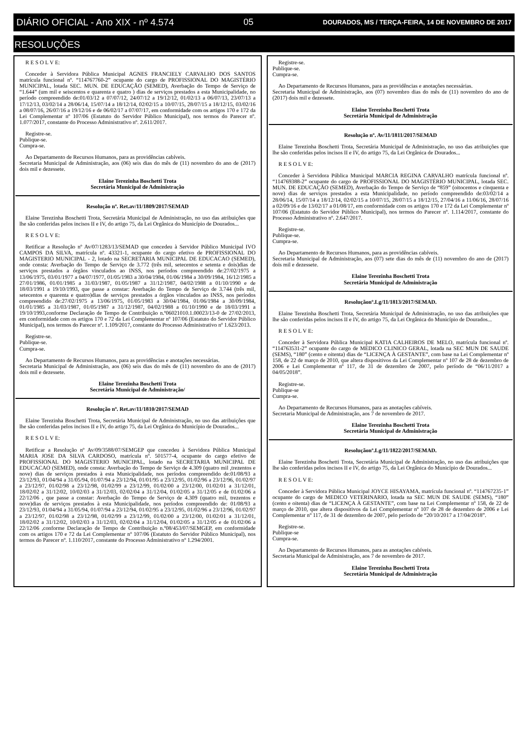DIÁRIO OFICIAL - Ano XIX - nº 4.574 05 DOURADOS, MS / TERÇA-FEIRA, 14 DE NOVEMBRO DE 2017
RESOLUÇÕES
R E S O L V E:
Conceder à Servidora Pública Municipal AGNES FRANCIELY CARVALHO DOS SANTOS matrícula funcional nº. “114767760-2” ocupante do cargo de PROFISSIONAL DO MAGISTÉRIO MUNICIPAL, lotada SEC. MUN. DE EDUCAÇÃO (SEMED), Averbação do Tempo de Serviço de “1.644” (um mil e seiscentos e quarenta e quatro ) dias de serviços prestados a esta Municipalidade, no período compreendido de:01/03/12 a 07/07/12, 24/07/12 a 19/12/12, 01/02/13 a 06/07/13, 23/07/13 a 17/12/13, 03/02/14 a 28/06/14, 15/07/14 a 18/12/14, 02/02/15 a 10/07/15, 28/07/15 a 18/12/15, 03/02/16 a 08/07/16, 26/07/16 a 19/12/16 e de 06/02/17 a 07/07/17, em conformidade com os artigos 170 e 172 da Lei Complementar nº 107/06 (Estatuto do Servidor Público Municipal), nos termos do Parecer nº. 1.077/2017, constante do Processo Administrativo nº. 2.611/2017.
Registre-se.
Publique-se.
Cumpra-se.
Ao Departamento de Recursos Humanos, para as providências cabíveis.
Secretaria Municipal de Administração, aos (06) seis dias do mês de (11) novembro do ano de (2017) dois mil e dezessete.
Elaine Terezinha Boschetti Trota
Secretária Municipal de Administração
Resolução nº. Ret.av/11/1809/2017/SEMAD
Elaine Terezinha Boschetti Trota, Secretária Municipal de Administração, no uso das atribuições que lhe são conferidas pelos incisos II e IV, do artigo 75, da Lei Orgânica do Município de Dourados...
R E S O L V E:
Retificar a Resolução nº Av/07/1283/13/SEMAD que concedeu à Servidor Público Municipal IVO CAMPOS DA SILVA, matrícula nº. 43321-1, ocupante do cargo efetivo de PROFISSIONAL DO MAGISTERIO MUNICIPAL - 2, lotado na SECRETARIA MUNICIPAL DE EDUCACAO (SEMED), onde consta: Averbação do Tempo de Serviço de 3.772 (três mil, setecentos e setenta e dois)dias de serviços prestados a órgãos vinculados ao INSS, nos períodos compreendido de:27/02/1975 a 13/06/1975, 03/01/1977 a 04/07/1977, 01/05/1983 a 30/04/1984, 01/06/1984 a 30/09/1984, 16/12/1985 a 27/01/1986, 01/01/1985 a 31/03/1987, 01/05/1987 a 31/12/1987, 04/02/1988 a 01/10/1990 e de 18/03/1991 a 19/10/1993, que passe a constar: Averbação do Tempo de Serviço de 3.744 (três mil, setecentos e quarenta e quatro)dias de serviços prestados a órgãos vinculados ao INSS, nos períodos compreendido de:27/02/1975 a 13/06/1975, 01/05/1983 a 30/04/1984, 01/06/1984 a 30/09/1984, 01/01/1985 a 31/03/1987, 01/05/1987 a 31/12/1987, 04/02/1988 a 01/10/1990 e de 18/03/1991 a 19/10/1993,conforme Declaração de Tempo de Contribuição n.º06021010.1.00023/13-0 de 27/02/2013, em conformidade com os artigos 170 e 72 da Lei Complementar nº 107/06 (Estatuto do Servidor Público Municipal), nos termos do Parecer nº. 1.109/2017, constante do Processo Administrativo nº 1.623/2013.
Registre-se.
Publique-se.
Cumpra-se.
Ao Departamento de Recursos Humanos, para as providências e anotações necessárias.
Secretaria Municipal de Administração, aos (06) seis dias do mês de (11) novembro do ano de (2017) dois mil e dezessete.
Elaine Terezinha Boschetti Trota
Secretária Municipal de Administração/
Resolução nº. Ret.av/11/1810/2017/SEMAD
Elaine Terezinha Boschetti Trota, Secretária Municipal de Administração, no uso das atribuições que lhe são conferidas pelos incisos II e IV, do artigo 75, da Lei Orgânica do Município de Dourados...
R E S O L V E:
Retificar a Resolução nº Av/09/3588/07/SEMGEP que concedeu à Servidora Pública Municipal MARIA JOSE DA SILVA CARDOSO, matrícula nº. 501577-4, ocupante do cargo efetivo de PROFISSIONAL DO MAGISTERIO MUNICIPAL, lotado na SECRETARIA MUNICIPAL DE EDUCACAO (SEMED), onde consta: Averbação do Tempo de Serviço de 4.309 (quatro mil ,trezentos e nove) dias de serviços prestados à esta Municipalidade, nos períodos compreendido de:01/08/93 a 23/12/93, 01/04/94 a 31/05/94, 01/07/94 a 23/12/94, 01/01/95 a 23/12/95, 01/02/96 a 23/12/96, 01/02/97 a 23/12/97, 01/02/98 a 23/12/98, 01/02/99 a 23/12/99, 01/02/00 a 23/12/00, 01/02/01 a 31/12/01, 18/02/02 a 31/12/02, 10/02/03 a 31/12/03, 02/02/04 a 31/12/04, 01/02/05 a 31/12/05 e de 01/02/06 a 22/12/06 , que passe a constar: Averbação do Tempo de Serviço de 4.309 (quatro mil, trezentos e nove)dias de serviços prestados à esta Municipalidade, nos períodos compreendido de: 01/08/93 a 23/12/93, 01/04/94 a 31/05/94, 01/07/94 a 23/12/94, 01/02/95 a 23/12/95, 01/02/96 a 23/12/96, 01/02/97 a 23/12/97, 01/02/98 a 23/12/98, 01/02/99 a 23/12/99, 01/02/00 a 23/12/00, 01/02/01 a 31/12/01, 18/02/02 a 31/12/02, 10/02/03 a 31/12/03, 02/02/04 a 31/12/04, 01/02/05 a 31/12/05 e de 01/02/06 a 22/12/06 ,conforme Declaração de Tempo de Contribuição n.º08/453/07/SEMGEP, em conformidade com os artigos 170 e 72 da Lei Complementar nº 107/06 (Estatuto do Servidor Público Municipal), nos termos do Parecer nº. 1.110/2017, constante do Processo Administrativo nº 1.294/2001.
Registre-se.
Publique-se.
Cumpra-se.
Ao Departamento de Recursos Humanos, para as providências e anotações necessárias.
Secretaria Municipal de Administração, aos (07) novembro dias do mês de (11) novembro do ano de (2017) dois mil e dezessete.
Elaine Terezinha Boschetti Trota
Secretária Municipal de Administração
Resolução nº. Av/11/1811/2017/SEMAD
Elaine Terezinha Boschetti Trota, Secretária Municipal de Administração, no uso das atribuições que lhe são conferidas pelos incisos II e IV, do artigo 75, da Lei Orgânica de Dourados...
R E S O L V E:
Conceder à Servidora Pública Municipal MARCIA REGINA CARVALHO matrícula funcional nº. “114769388-2” ocupante do cargo de PROFISSIONAL DO MAGISTÉRIO MUNICIPAL, lotada SEC. MUN. DE EDUCAÇÃO (SEMED), Averbação do Tempo de Serviço de “859” (oitocentos e cinquenta e nove) dias de serviços prestados a esta Municipalidade, no período compreendido de:03/02/14 a 28/06/14, 15/07/14 a 18/12/14, 02/02/15 a 10/07/15, 28/07/15 a 18/12/15, 27/04/16 a 11/06/16, 28/07/16 a 02/09/16 e de 13/02/17 a 01/08/17, em conformidade com os artigos 170 e 172 da Lei Complementar nº 107/06 (Estatuto do Servidor Público Municipal), nos termos do Parecer nº. 1.114/2017, constante do Processo Administrativo nº. 2.647/2017.
Registre-se.
Publique-se.
Cumpra-se.
Ao Departamento de Recursos Humanos, para as providências cabíveis.
Secretaria Municipal de Administração, aos (07) sete dias do mês de (11) novembro do ano de (2017) dois mil e dezessete.
Elaine Terezinha Boschetti Trota
Secretária Municipal de Administração
Resoluçãonº.Lg/11/1813/2017/SEMAD.
Elaine Terezinha Boschetti Trota, Secretária Municipal de Administração, no uso das atribuições que lhe são conferidas pelos incisos II e IV, do artigo 75, da Lei Orgânica do Município de Dourados...
R E S O L V E:
Conceder à Servidora Pública Municipal KATIA CALHEIROS DE MELO, matrícula funcional nº. “114763531-2” ocupante do cargo de MEDICO CLINICO GERAL, lotada na SEC MUN DE SAUDE (SEMS), “180” (cento e oitenta) dias de “LICENÇA À GESTANTE”, com base na Lei Complementar nº 158, de 22 de março de 2010, que altera dispositivos da Lei Complementar nº 107 de 28 de dezembro de 2006 e Lei Complementar nº 117, de 31 de dezembro de 2007, pelo período de “06/11/2017 a 04/05/2018”.
Registre-se.
Publique-se
Cumpra-se.
Ao Departamento de Recursos Humanos, para as anotações cabíveis.
Secretaria Municipal de Administração, aos 7 de novembro de 2017.
Elaine Terezinha Boschetti Trota
Secretária Municipal de Administração
Resoluçãonº.Lg/11/1822/2017/SEMAD.
Elaine Terezinha Boschetti Trota, Secretária Municipal de Administração, no uso das atribuições que lhe são conferidas pelos incisos II e IV, do artigo 75, da Lei Orgânica do Município de Dourados...
R E S O L V E:
Conceder à Servidora Pública Municipal JOYCE HISAYAMA, matrícula funcional nº. “114767235-1” ocupante do cargo de MEDICO VETERINARIO, lotada na SEC MUN DE SAUDE (SEMS), “180” (cento e oitenta) dias de “LICENÇA À GESTANTE”, com base na Lei Complementar nº 158, de 22 de março de 2010, que altera dispositivos da Lei Complementar nº 107 de 28 de dezembro de 2006 e Lei Complementar nº 117, de 31 de dezembro de 2007, pelo período de “20/10/2017 a 17/04/2018”.
Registre-se.
Publique-se
Cumpra-se.
Ao Departamento de Recursos Humanos, para as anotações cabíveis.
Secretaria Municipal de Administração, aos 7 de novembro de 2017.
Elaine Terezinha Boschetti Trota
Secretária Municipal de Administração